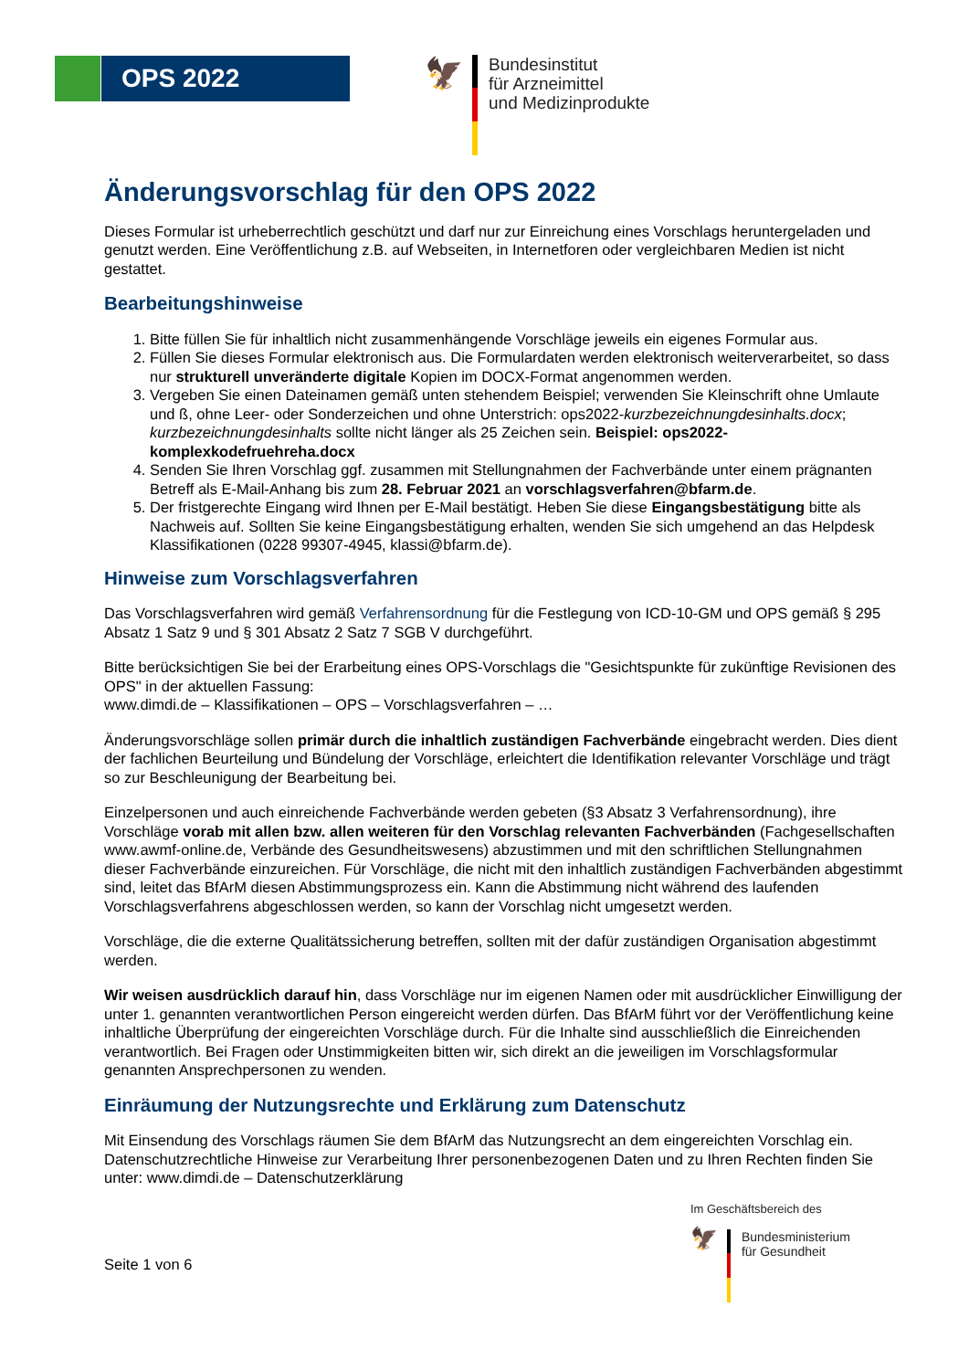OPS 2022
🦅
Bundesinstitut
für Arzneimittel
und Medizinprodukte
Änderungsvorschlag für den OPS 2022
Dieses Formular ist urheberrechtlich geschützt und darf nur zur Einreichung eines Vorschlags heruntergeladen und genutzt werden. Eine Veröffentlichung z.B. auf Webseiten, in Internetforen oder vergleichbaren Medien ist nicht gestattet.
Bearbeitungshinweise
1. Bitte füllen Sie für inhaltlich nicht zusammenhängende Vorschläge jeweils ein eigenes Formular aus.
2. Füllen Sie dieses Formular elektronisch aus. Die Formulardaten werden elektronisch weiterverarbeitet, so dass nur strukturell unveränderte digitale Kopien im DOCX-Format angenommen werden.
3. Vergeben Sie einen Dateinamen gemäß unten stehendem Beispiel; verwenden Sie Kleinschrift ohne Umlaute und ß, ohne Leer- oder Sonderzeichen und ohne Unterstrich: ops2022-kurzbezeichnungdesinhalts.docx; kurzbezeichnungdesinhalts sollte nicht länger als 25 Zeichen sein. Beispiel: ops2022-komplexkodefruehreha.docx
4. Senden Sie Ihren Vorschlag ggf. zusammen mit Stellungnahmen der Fachverbände unter einem prägnanten Betreff als E-Mail-Anhang bis zum 28. Februar 2021 an vorschlagsverfahren@bfarm.de.
5. Der fristgerechte Eingang wird Ihnen per E-Mail bestätigt. Heben Sie diese Eingangsbestätigung bitte als Nachweis auf. Sollten Sie keine Eingangsbestätigung erhalten, wenden Sie sich umgehend an das Helpdesk Klassifikationen (0228 99307-4945, klassi@bfarm.de).
Hinweise zum Vorschlagsverfahren
Das Vorschlagsverfahren wird gemäß Verfahrensordnung für die Festlegung von ICD-10-GM und OPS gemäß § 295 Absatz 1 Satz 9 und § 301 Absatz 2 Satz 7 SGB V durchgeführt.
Bitte berücksichtigen Sie bei der Erarbeitung eines OPS-Vorschlags die "Gesichtspunkte für zukünftige Revisionen des OPS" in der aktuellen Fassung:
www.dimdi.de – Klassifikationen – OPS – Vorschlagsverfahren – …
Änderungsvorschläge sollen primär durch die inhaltlich zuständigen Fachverbände eingebracht werden. Dies dient der fachlichen Beurteilung und Bündelung der Vorschläge, erleichtert die Identifikation relevanter Vorschläge und trägt so zur Beschleunigung der Bearbeitung bei.
Einzelpersonen und auch einreichende Fachverbände werden gebeten (§3 Absatz 3 Verfahrensordnung), ihre Vorschläge vorab mit allen bzw. allen weiteren für den Vorschlag relevanten Fachverbänden (Fachgesellschaften www.awmf-online.de, Verbände des Gesundheitswesens) abzustimmen und mit den schriftlichen Stellungnahmen dieser Fachverbände einzureichen. Für Vorschläge, die nicht mit den inhaltlich zuständigen Fachverbänden abgestimmt sind, leitet das BfArM diesen Abstimmungsprozess ein. Kann die Abstimmung nicht während des laufenden Vorschlagsverfahrens abgeschlossen werden, so kann der Vorschlag nicht umgesetzt werden.
Vorschläge, die die externe Qualitätssicherung betreffen, sollten mit der dafür zuständigen Organisation abgestimmt werden.
Wir weisen ausdrücklich darauf hin, dass Vorschläge nur im eigenen Namen oder mit ausdrücklicher Einwilligung der unter 1. genannten verantwortlichen Person eingereicht werden dürfen. Das BfArM führt vor der Veröffentlichung keine inhaltliche Überprüfung der eingereichten Vorschläge durch. Für die Inhalte sind ausschließlich die Einreichenden verantwortlich. Bei Fragen oder Unstimmigkeiten bitten wir, sich direkt an die jeweiligen im Vorschlagsformular genannten Ansprechpersonen zu wenden.
Einräumung der Nutzungsrechte und Erklärung zum Datenschutz
Mit Einsendung des Vorschlags räumen Sie dem BfArM das Nutzungsrecht an dem eingereichten Vorschlag ein.
Datenschutzrechtliche Hinweise zur Verarbeitung Ihrer personenbezogenen Daten und zu Ihren Rechten finden Sie unter: www.dimdi.de – Datenschutzerklärung
Seite 1 von 6
Im Geschäftsbereich des
🦅
Bundesministerium
für Gesundheit